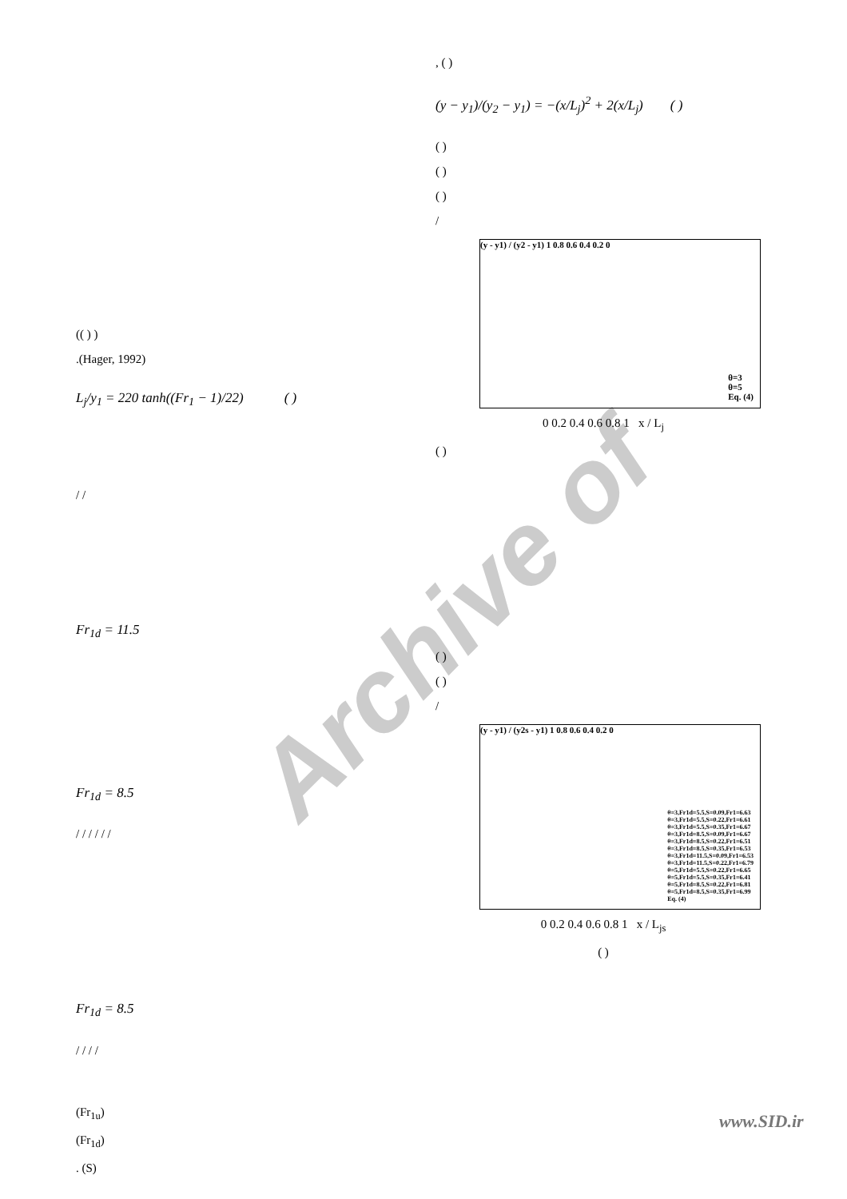Archive of
(( ) )
.(Hager, 1992)
L<sub>j</sub>/y<sub>1</sub> = 220 tanh((Fr<sub>1</sub> − 1)/22) ( )
/ /
Fr<sub>1d</sub> = 11.5
Fr<sub>1d</sub> = 8.5
/ / / / / /
Fr<sub>1d</sub> = 8.5
/ / / /
(Fr<sub>1u</sub>)
(Fr<sub>1d</sub>)
. (S)
, ( )
(y − y<sub>1</sub>)/(y<sub>2</sub> − y<sub>1</sub>) = −(x/L<sub>j</sub>)<sup>2</sup> + 2(x/L<sub>j</sub>) ( )
( )
( )
( )
/
(y - y1) / (y2 - y1) 1 0.8 0.6 0.4 0.2 0
θ=3
θ=5
Eq. (4)
0 0.2 0.4 0.6 0.8 1 x / L<sub>j</sub>
( )
( )
( )
/
(y - y1) / (y2s - y1) 1 0.8 0.6 0.4 0.2 0
θ=3,Fr1d=5.5,S=0.09,Fr1=6.63
θ=3,Fr1d=5.5,S=0.22,Fr1=6.61
θ=3,Fr1d=5.5,S=0.35,Fr1=6.67
θ=3,Fr1d=8.5,S=0.09,Fr1=6.67
θ=3,Fr1d=8.5,S=0.22,Fr1=6.51
θ=3,Fr1d=8.5,S=0.35,Fr1=6.53
θ=3,Fr1d=11.5,S=0.09,Fr1=6.53
θ=3,Fr1d=11.5,S=0.22,Fr1=6.79
θ=5,Fr1d=5.5,S=0.22,Fr1=6.65
θ=5,Fr1d=5.5,S=0.35,Fr1=6.41
θ=5,Fr1d=8.5,S=0.22,Fr1=6.81
θ=5,Fr1d=8.5,S=0.35,Fr1=6.99
Eq. (4)
0 0.2 0.4 0.6 0.8 1 x / L<sub>js</sub>
( )
www.SID.ir